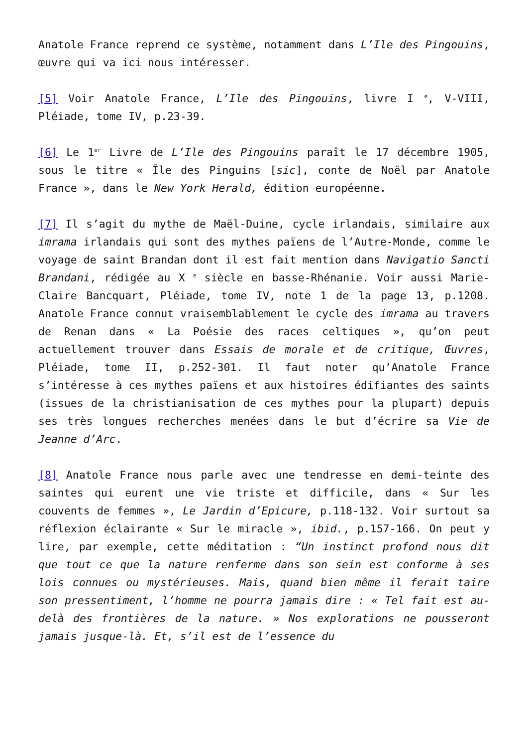Anatole France reprend ce système, notamment dans L’Ile des Pingouins, œuvre qui va ici nous intéresser.
[5] Voir Anatole France, L’Ile des Pingouins, livre I <sup>e</sup>, V-VIII, Pléiade, tome IV, p.23-39.
[6] Le 1<sup>er</sup> Livre de L’Ile des Pingouins paraît le 17 décembre 1905, sous le titre « Île des Pinguins [sic], conte de Noël par Anatole France », dans le New York Herald, édition européenne.
[7] Il s’agit du mythe de Maël-Duine, cycle irlandais, similaire aux imrama irlandais qui sont des mythes païens de l’Autre-Monde, comme le voyage de saint Brandan dont il est fait mention dans Navigatio Sancti Brandani, rédigée au X <sup>e</sup> siècle en basse-Rhénanie. Voir aussi Marie-Claire Bancquart, Pléiade, tome IV, note 1 de la page 13, p.1208. Anatole France connut vraisemblablement le cycle des imrama au travers de Renan dans « La Poésie des races celtiques », qu’on peut actuellement trouver dans Essais de morale et de critique, Œuvres, Pléiade, tome II, p.252-301. Il faut noter qu’Anatole France s’intéresse à ces mythes païens et aux histoires édifiantes des saints (issues de la christianisation de ces mythes pour la plupart) depuis ses très longues recherches menées dans le but d’écrire sa Vie de Jeanne d’Arc.
[8] Anatole France nous parle avec une tendresse en demi-teinte des saintes qui eurent une vie triste et difficile, dans « Sur les couvents de femmes », Le Jardin d’Epicure, p.118-132. Voir surtout sa réflexion éclairante « Sur le miracle », ibid., p.157-166. On peut y lire, par exemple, cette méditation : “Un instinct profond nous dit que tout ce que la nature renferme dans son sein est conforme à ses lois connues ou mystérieuses. Mais, quand bien même il ferait taire son pressentiment, l’homme ne pourra jamais dire : « Tel fait est au-delà des frontières de la nature. » Nos explorations ne pousseront jamais jusque-là. Et, s’il est de l’essence du